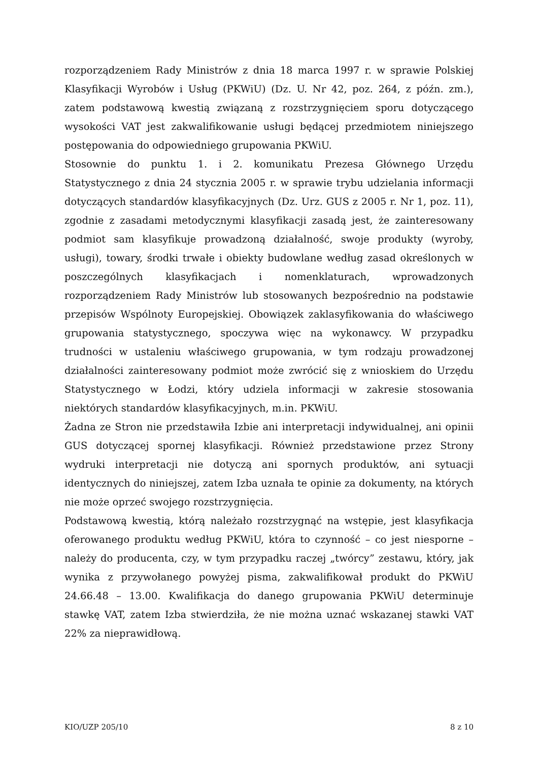rozporządzeniem Rady Ministrów z dnia 18 marca 1997 r. w sprawie Polskiej Klasyfikacji Wyrobów i Usług (PKWiU) (Dz. U. Nr 42, poz. 264, z późn. zm.), zatem podstawową kwestią związaną z rozstrzygnięciem sporu dotyczącego wysokości VAT jest zakwalifikowanie usługi będącej przedmiotem niniejszego postępowania do odpowiedniego grupowania PKWiU.
Stosownie do punktu 1. i 2. komunikatu Prezesa Głównego Urzędu Statystycznego z dnia 24 stycznia 2005 r. w sprawie trybu udzielania informacji dotyczących standardów klasyfikacyjnych (Dz. Urz. GUS z 2005 r. Nr 1, poz. 11), zgodnie z zasadami metodycznymi klasyfikacji zasadą jest, że zainteresowany podmiot sam klasyfikuje prowadzoną działalność, swoje produkty (wyroby, usługi), towary, środki trwałe i obiekty budowlane według zasad określonych w poszczególnych klasyfikacjach i nomenklaturach, wprowadzonych rozporządzeniem Rady Ministrów lub stosowanych bezpośrednio na podstawie przepisów Wspólnoty Europejskiej. Obowiązek zaklasyfikowania do właściwego grupowania statystycznego, spoczywa więc na wykonawcy. W przypadku trudności w ustaleniu właściwego grupowania, w tym rodzaju prowadzonej działalności zainteresowany podmiot może zwrócić się z wnioskiem do Urzędu Statystycznego w Łodzi, który udziela informacji w zakresie stosowania niektórych standardów klasyfikacyjnych, m.in. PKWiU.
Żadna ze Stron nie przedstawiła Izbie ani interpretacji indywidualnej, ani opinii GUS dotyczącej spornej klasyfikacji. Również przedstawione przez Strony wydruki interpretacji nie dotyczą ani spornych produktów, ani sytuacji identycznych do niniejszej, zatem Izba uznała te opinie za dokumenty, na których nie może oprzeć swojego rozstrzygnięcia.
Podstawową kwestią, którą należało rozstrzygnąć na wstępie, jest klasyfikacja oferowanego produktu według PKWiU, która to czynność – co jest niesporne – należy do producenta, czy, w tym przypadku raczej „twórcy” zestawu, który, jak wynika z przywołanego powyżej pisma, zakwalifikował produkt do PKWiU 24.66.48 – 13.00. Kwalifikacja do danego grupowania PKWiU determinuje stawkę VAT, zatem Izba stwierdziła, że nie można uznać wskazanej stawki VAT 22% za nieprawidłową.
KIO/UZP 205/10 8 z 10